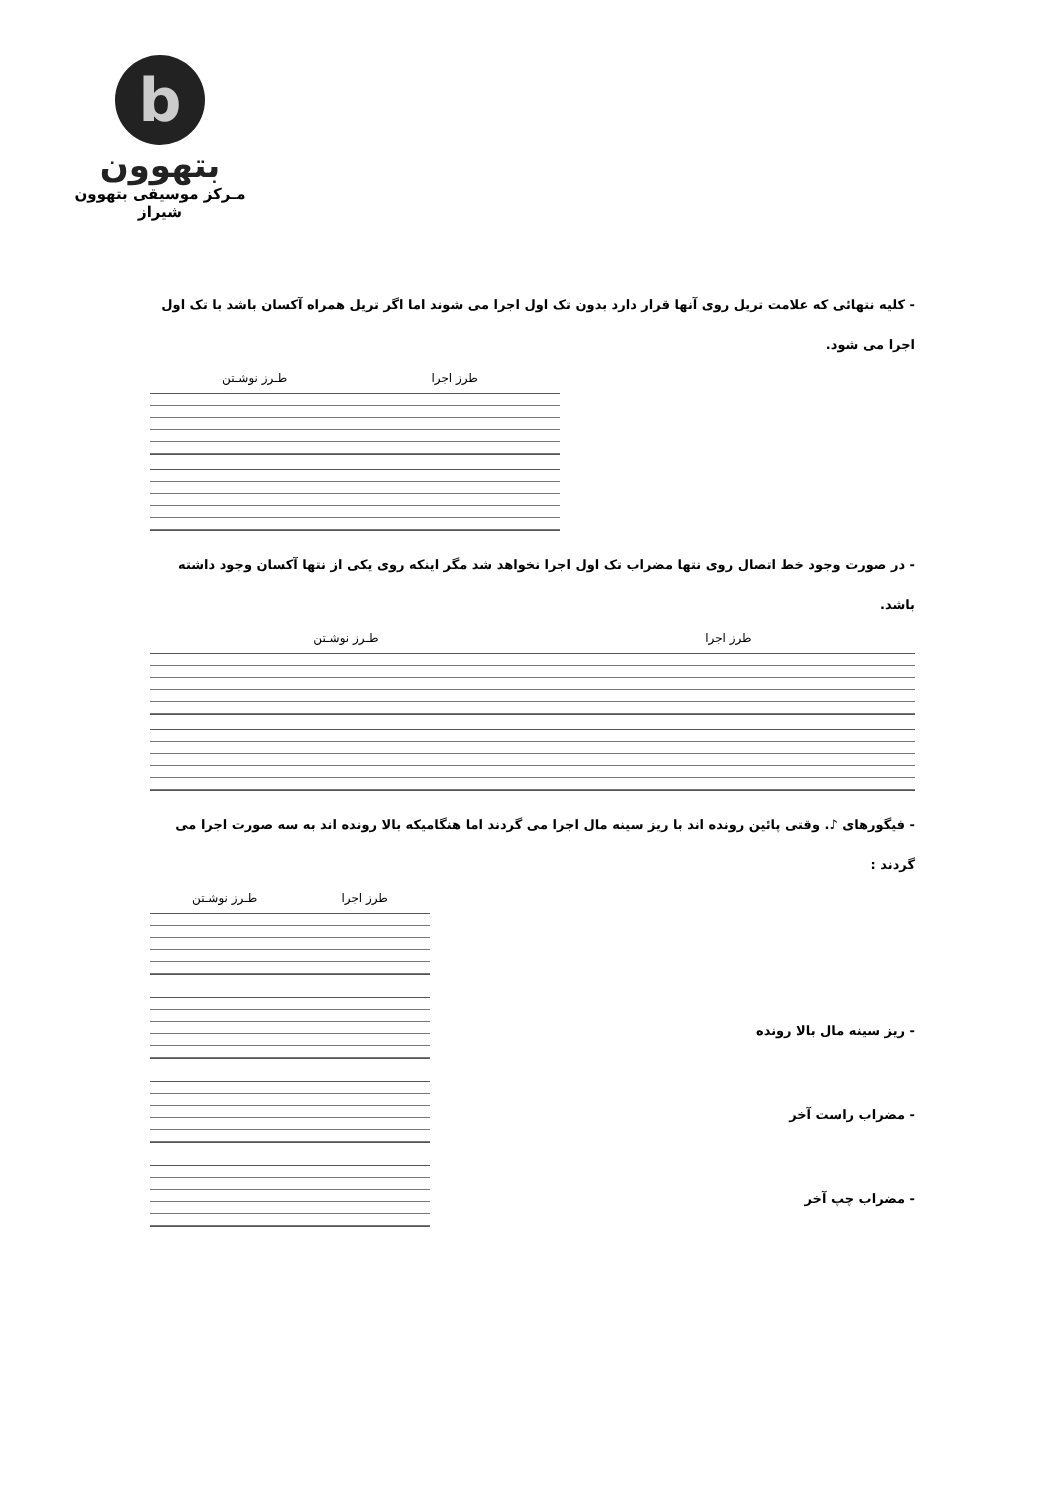b
بتهوون
مـرکز موسیقی بتهوون شیراز
- کلیه نتهائی که علامت تریل روی آنها قرار دارد بدون تک اول اجرا می شوند اما اگر تریل همراه آکسان باشد با تک اول اجرا می شود.
طرز اجرا طـرز نوشـتن
- در صورت وجود خط اتصال روی نتها مضراب تک اول اجرا نخواهد شد مگر اینکه روی یکی از نتها آکسان وجود داشته باشد.
طرز اجرا طـرز نوشـتن
- فیگورهای ♪. وقتی پائین رونده اند با ریز سینه مال اجرا می گردند اما هنگامیکه بالا رونده اند به سه صورت اجرا می گردند :
طرز اجرا طـرز نوشـتن
- ریز سینه مال بالا رونده
- مضراب راست آخر
- مضراب چپ آخر